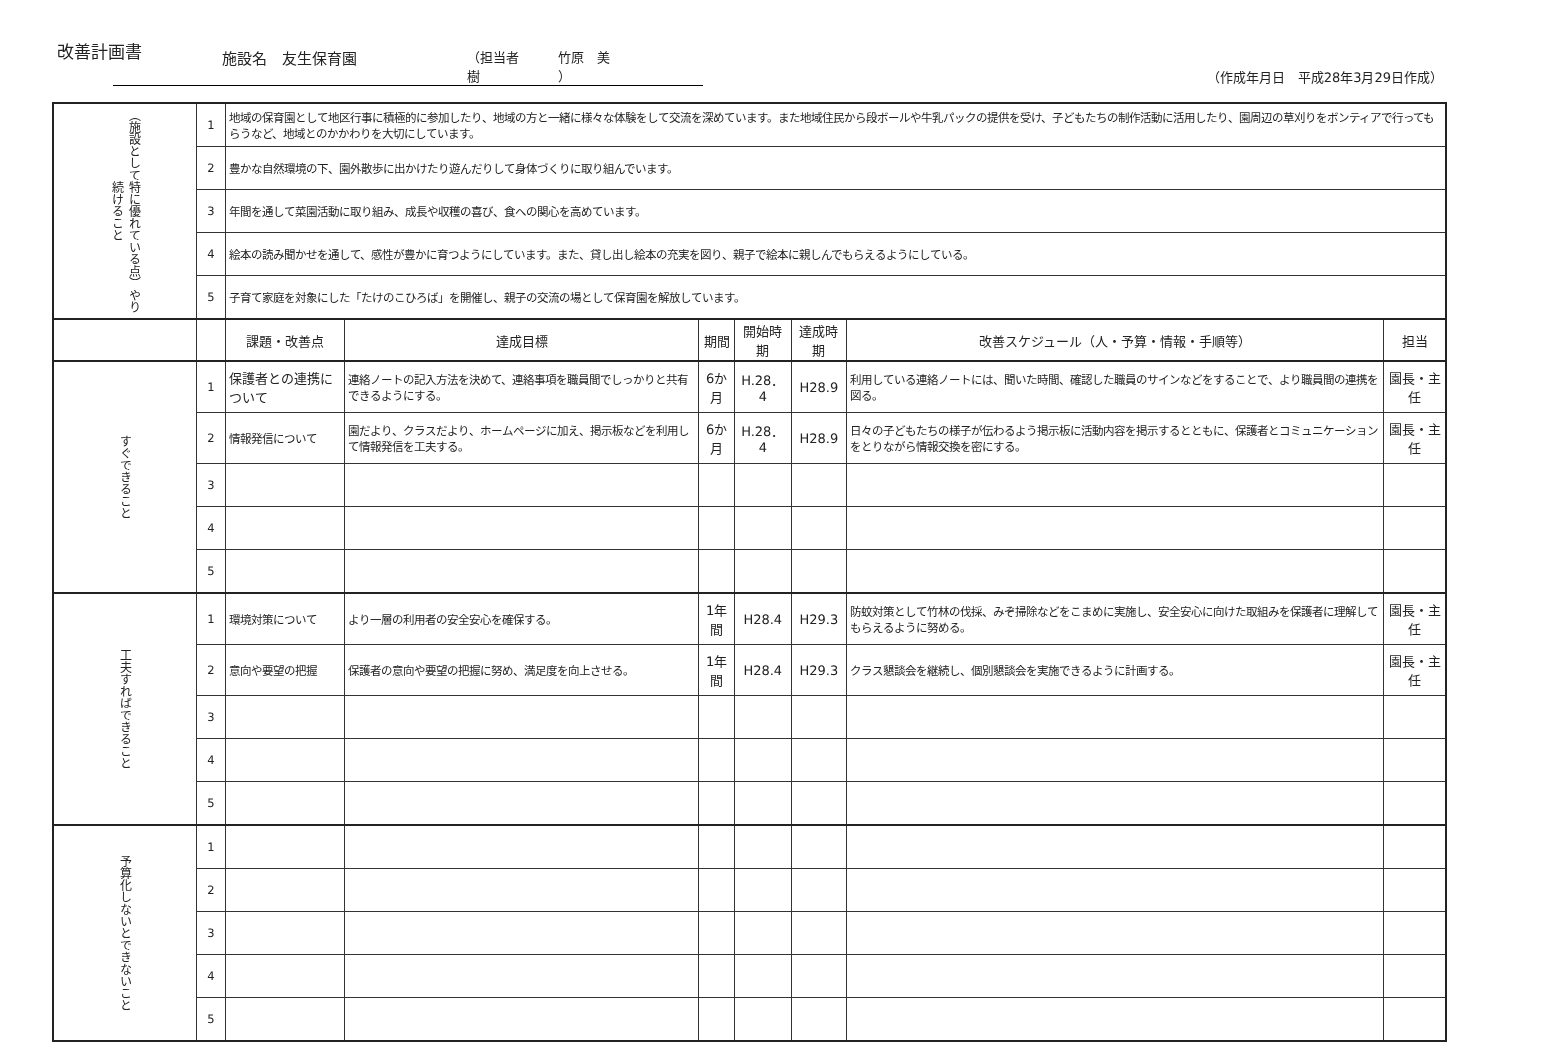改善計画書
施設名　友生保育園 （担当者　　　竹原　美樹　　　　　　）
（作成年月日　平成28年3月29日作成）
| （施設として特に優れている点）やり続けること | 1 | 地域の保育園として地区行事に積極的に参加したり、地域の方と一緒に様々な体験をして交流を深めています。また地域住民から段ボールや牛乳パックの提供を受け、子どもたちの制作活動に活用したり、園周辺の草刈りをボンティアで行ってもらうなど、地域とのかかわりを大切にしています。 | | | | | | |
| | 2 | 豊かな自然環境の下、園外散歩に出かけたり遊んだりして身体づくりに取り組んでいます。 | | | | | | |
| | 3 | 年間を通して菜園活動に取り組み、成長や収穫の喜び、食への関心を高めています。 | | | | | | |
| | 4 | 絵本の読み聞かせを通して、感性が豊かに育つようにしています。また、貸し出し絵本の充実を図り、親子で絵本に親しんでもらえるようにしている。 | | | | | | |
| | 5 | 子育て家庭を対象にした「たけのこひろば」を開催し、親子の交流の場として保育園を解放しています。 | | | | | | |
| | | 課題・改善点 | 達成目標 | 期間 | 開始時期 | 達成時期 | 改善スケジュール（人・予算・情報・手順等） | 担当 |
| すぐできること | 1 | 保護者との連携について | 連絡ノートの記入方法を決めて、連絡事項を職員間でしっかりと共有できるようにする。 | 6か月 | H.28．4 | H28.9 | 利用している連絡ノートには、聞いた時間、確認した職員のサインなどをすることで、より職員間の連携を図る。 | 園長・主任 |
| | 2 | 情報発信について | 園だより、クラスだより、ホームページに加え、掲示板などを利用して情報発信を工夫する。 | 6か月 | H.28．4 | H28.9 | 日々の子どもたちの様子が伝わるよう掲示板に活動内容を掲示するとともに、保護者とコミュニケーションをとりながら情報交換を密にする。 | 園長・主任 |
| | 3 | | | | | | | |
| | 4 | | | | | | | |
| | 5 | | | | | | | |
| 工夫すればできること | 1 | 環境対策について | より一層の利用者の安全安心を確保する。 | 1年間 | H28.4 | H29.3 | 防蚊対策として竹林の伐採、みぞ掃除などをこまめに実施し、安全安心に向けた取組みを保護者に理解してもらえるように努める。 | 園長・主任 |
| | 2 | 意向や要望の把握 | 保護者の意向や要望の把握に努め、満足度を向上させる。 | 1年間 | H28.4 | H29.3 | クラス懇談会を継続し、個別懇談会を実施できるように計画する。 | 園長・主任 |
| | 3 | | | | | | | |
| | 4 | | | | | | | |
| | 5 | | | | | | | |
| 予算化しないとできないこと | 1 | | | | | | | |
| | 2 | | | | | | | |
| | 3 | | | | | | | |
| | 4 | | | | | | | |
| | 5 | | | | | | | |